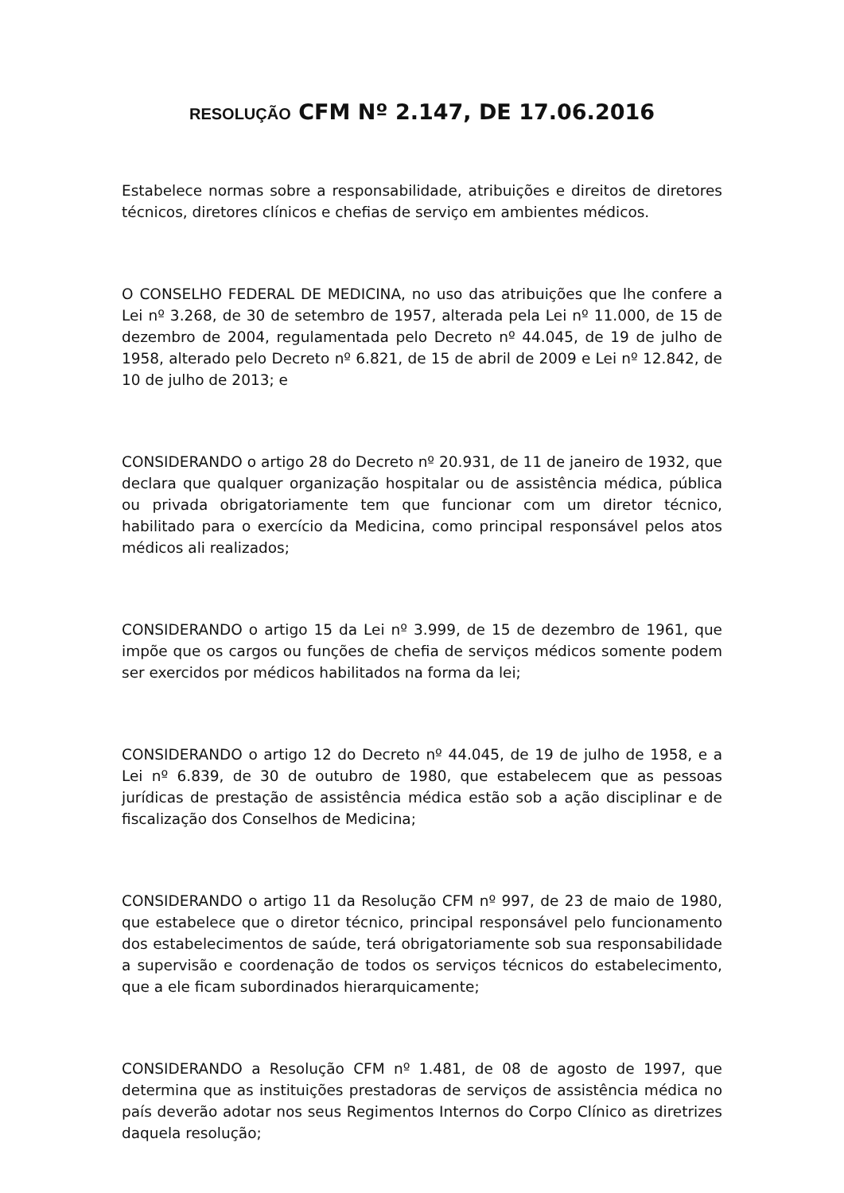RESOLUÇÃO CFM Nº 2.147, DE 17.06.2016
Estabelece normas sobre a responsabilidade, atribuições e direitos de diretores técnicos, diretores clínicos e chefias de serviço em ambientes médicos.
O CONSELHO FEDERAL DE MEDICINA, no uso das atribuições que lhe confere a Lei nº 3.268, de 30 de setembro de 1957, alterada pela Lei nº 11.000, de 15 de dezembro de 2004, regulamentada pelo Decreto nº 44.045, de 19 de julho de 1958, alterado pelo Decreto nº 6.821, de 15 de abril de 2009 e Lei nº 12.842, de 10 de julho de 2013; e
CONSIDERANDO o artigo 28 do Decreto nº 20.931, de 11 de janeiro de 1932, que declara que qualquer organização hospitalar ou de assistência médica, pública ou privada obrigatoriamente tem que funcionar com um diretor técnico, habilitado para o exercício da Medicina, como principal responsável pelos atos médicos ali realizados;
CONSIDERANDO o artigo 15 da Lei nº 3.999, de 15 de dezembro de 1961, que impõe que os cargos ou funções de chefia de serviços médicos somente podem ser exercidos por médicos habilitados na forma da lei;
CONSIDERANDO o artigo 12 do Decreto nº 44.045, de 19 de julho de 1958, e a Lei nº 6.839, de 30 de outubro de 1980, que estabelecem que as pessoas jurídicas de prestação de assistência médica estão sob a ação disciplinar e de fiscalização dos Conselhos de Medicina;
CONSIDERANDO o artigo 11 da Resolução CFM nº 997, de 23 de maio de 1980, que estabelece que o diretor técnico, principal responsável pelo funcionamento dos estabelecimentos de saúde, terá obrigatoriamente sob sua responsabilidade a supervisão e coordenação de todos os serviços técnicos do estabelecimento, que a ele ficam subordinados hierarquicamente;
CONSIDERANDO a Resolução CFM nº 1.481, de 08 de agosto de 1997, que determina que as instituições prestadoras de serviços de assistência médica no país deverão adotar nos seus Regimentos Internos do Corpo Clínico as diretrizes daquela resolução;